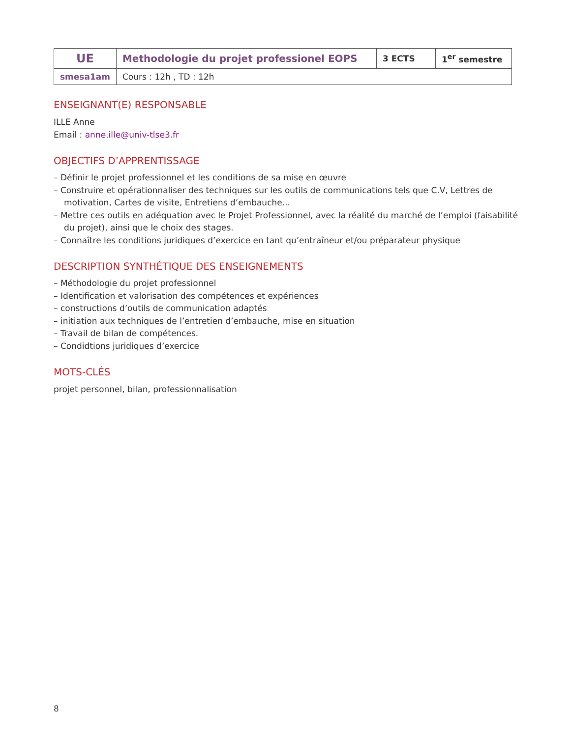| UE | Methodologie du projet professionel EOPS | 3 ECTS | 1<sup>er</sup> semestre |
| smesa1am | Cours : 12h , TD : 12h | | |
ENSEIGNANT(E) RESPONSABLE
ILLE Anne
Email : anne.ille@univ-tlse3.fr
OBJECTIFS D’APPRENTISSAGE
– Définir le projet professionnel et les conditions de sa mise en œuvre
– Construire et opérationnaliser des techniques sur les outils de communications tels que C.V, Lettres de motivation, Cartes de visite, Entretiens d’embauche...
– Mettre ces outils en adéquation avec le Projet Professionnel, avec la réalité du marché de l’emploi (faisabilité du projet), ainsi que le choix des stages.
– Connaître les conditions juridiques d’exercice en tant qu’entraîneur et/ou préparateur physique
DESCRIPTION SYNTHÉTIQUE DES ENSEIGNEMENTS
– Méthodologie du projet professionnel
– Identification et valorisation des compétences et expériences
– constructions d’outils de communication adaptés
– initiation aux techniques de l’entretien d’embauche, mise en situation
– Travail de bilan de compétences.
– Condidtions juridiques d’exercice
MOTS-CLÉS
projet personnel, bilan, professionnalisation
8